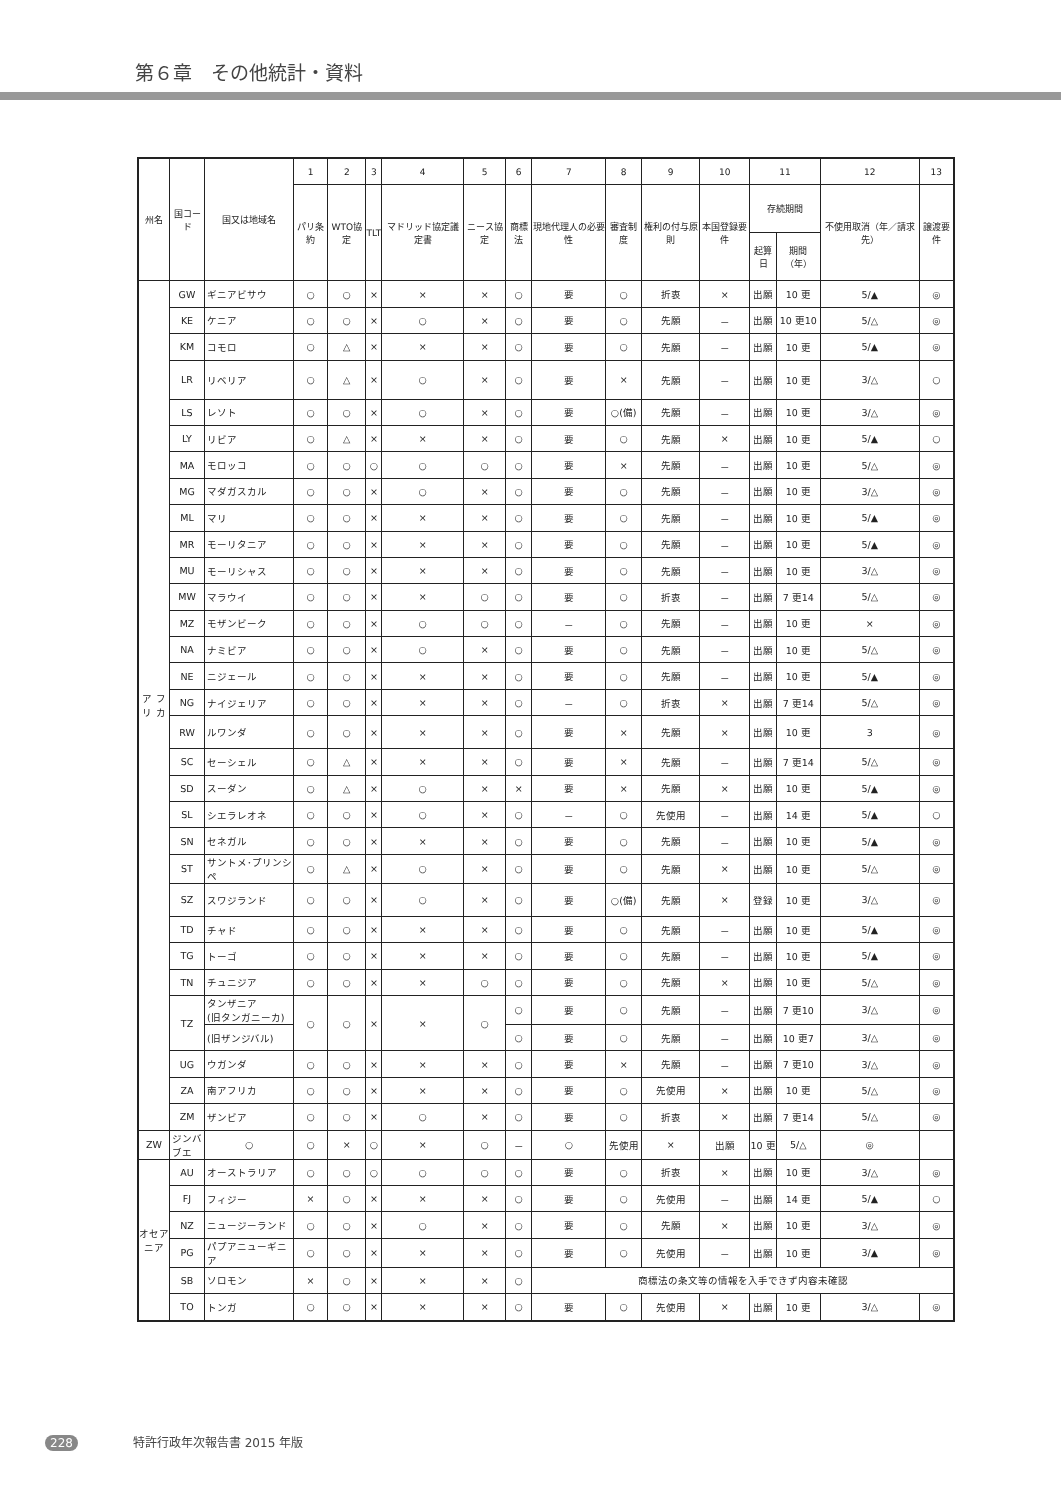第６章　その他統計・資料
| 州名 | 国コード | 国又は地域名 | 1 | 2 | 3 | 4 | 5 | 6 | 7 | 8 | 9 | 10 | 11 | | 12 | 13 |
| --- | --- | --- | --- | --- | --- | --- | --- | --- | --- | --- | --- | --- | --- | --- | --- | --- |
| | | | パリ条約 | WTO協定 | TLT | マドリッド協定議定書 | ニース協定 | 商標法 | 現地代理人の必要性 | 審査制度 | 権利の付与原則 | 本国登録要件 | 存続期間 | | 不使用取消（年／請求先） | 譲渡要件 |
| | | | | | | | | | | | | | 起算日 | 期間（年） | | |
| ア フ リ カ | GW | ギニアビサウ | ○ | ○ | × | × | × | ○ | 要 | ○ | 折衷 | × | 出願 | 10 更 | 5/▲ | ◎ |
| | KE | ケニア | ○ | ○ | × | ○ | × | ○ | 要 | ○ | 先願 | － | 出願 | 10 更10 | 5/△ | ◎ |
| | KM | コモロ | ○ | △ | × | × | × | ○ | 要 | ○ | 先願 | － | 出願 | 10 更 | 5/▲ | ◎ |
| | LR | リベリア | ○ | △ | × | ○ | × | ○ | 要 | × | 先願 | － | 出願 | 10 更 | 3/△ | ○ |
| | LS | レソト | ○ | ○ | × | ○ | × | ○ | 要 | ○(備) | 先願 | － | 出願 | 10 更 | 3/△ | ◎ |
| | LY | リビア | ○ | △ | × | × | × | ○ | 要 | ○ | 先願 | × | 出願 | 10 更 | 5/▲ | ○ |
| | MA | モロッコ | ○ | ○ | ○ | ○ | ○ | ○ | 要 | × | 先願 | － | 出願 | 10 更 | 5/△ | ◎ |
| | MG | マダガスカル | ○ | ○ | × | ○ | × | ○ | 要 | ○ | 先願 | － | 出願 | 10 更 | 3/△ | ◎ |
| | ML | マリ | ○ | ○ | × | × | × | ○ | 要 | ○ | 先願 | － | 出願 | 10 更 | 5/▲ | ◎ |
| | MR | モーリタニア | ○ | ○ | × | × | × | ○ | 要 | ○ | 先願 | － | 出願 | 10 更 | 5/▲ | ◎ |
| | MU | モーリシャス | ○ | ○ | × | × | × | ○ | 要 | ○ | 先願 | － | 出願 | 10 更 | 3/△ | ◎ |
| | MW | マラウイ | ○ | ○ | × | × | ○ | ○ | 要 | ○ | 折衷 | － | 出願 | 7 更14 | 5/△ | ◎ |
| | MZ | モザンビーク | ○ | ○ | × | ○ | ○ | ○ | － | ○ | 先願 | － | 出願 | 10 更 | × | ◎ |
| | NA | ナミビア | ○ | ○ | × | ○ | × | ○ | 要 | ○ | 先願 | － | 出願 | 10 更 | 5/△ | ◎ |
| | NE | ニジェール | ○ | ○ | × | × | × | ○ | 要 | ○ | 先願 | － | 出願 | 10 更 | 5/▲ | ◎ |
| | NG | ナイジェリア | ○ | ○ | × | × | × | ○ | － | ○ | 折衷 | × | 出願 | 7 更14 | 5/△ | ◎ |
| | RW | ルワンダ | ○ | ○ | × | × | × | ○ | 要 | × | 先願 | × | 出願 | 10 更 | 3 | ◎ |
| | SC | セーシェル | ○ | △ | × | × | × | ○ | 要 | × | 先願 | － | 出願 | 7 更14 | 5/△ | ◎ |
| | SD | スーダン | ○ | △ | × | ○ | × | × | 要 | × | 先願 | × | 出願 | 10 更 | 5/▲ | ◎ |
| | SL | シエラレオネ | ○ | ○ | × | ○ | × | ○ | － | ○ | 先使用 | － | 出願 | 14 更 | 5/▲ | ○ |
| | SN | セネガル | ○ | ○ | × | × | × | ○ | 要 | ○ | 先願 | － | 出願 | 10 更 | 5/▲ | ◎ |
| | ST | サントメ･プリンシペ | ○ | △ | × | ○ | × | ○ | 要 | ○ | 先願 | × | 出願 | 10 更 | 5/△ | ◎ |
| | SZ | スワジランド | ○ | ○ | × | ○ | × | ○ | 要 | ○(備) | 先願 | × | 登録 | 10 更 | 3/△ | ◎ |
| | TD | チャド | ○ | ○ | × | × | × | ○ | 要 | ○ | 先願 | － | 出願 | 10 更 | 5/▲ | ◎ |
| | TG | トーゴ | ○ | ○ | × | × | × | ○ | 要 | ○ | 先願 | － | 出願 | 10 更 | 5/▲ | ◎ |
| | TN | チュニジア | ○ | ○ | × | × | ○ | ○ | 要 | ○ | 先願 | × | 出願 | 10 更 | 5/△ | ◎ |
| | TZ | タンザニア (旧タンガニーカ) | ○ | ○ | × | × | ○ | ○ | 要 | ○ | 先願 | － | 出願 | 7 更10 | 3/△ | ◎ |
| | | (旧ザンジバル) | | | | | | ○ | 要 | ○ | 先願 | － | 出願 | 10 更7 | 3/△ | ◎ |
| | UG | ウガンダ | ○ | ○ | × | × | × | ○ | 要 | × | 先願 | － | 出願 | 7 更10 | 3/△ | ◎ |
| | ZA | 南アフリカ | ○ | ○ | × | × | × | ○ | 要 | ○ | 先使用 | × | 出願 | 10 更 | 5/△ | ◎ |
| | ZM | ザンビア | ○ | ○ | × | ○ | × | ○ | 要 | ○ | 折衷 | × | 出願 | 7 更14 | 5/△ | ◎ |
| ZW | ジンバブエ | ○ | ○ | × | ○ | × | ○ | － | ○ | 先使用 | × | 出願 | 10 更 | 5/△ | ◎ | |
| オセアニア | AU | オーストラリア | ○ | ○ | ○ | ○ | ○ | ○ | 要 | ○ | 折衷 | × | 出願 | 10 更 | 3/△ | ◎ |
| | FJ | フィジー | × | ○ | × | × | × | ○ | 要 | ○ | 先使用 | － | 出願 | 14 更 | 5/▲ | ○ |
| | NZ | ニュージーランド | ○ | ○ | × | ○ | × | ○ | 要 | ○ | 先願 | × | 出願 | 10 更 | 3/△ | ◎ |
| | PG | パプアニューギニア | ○ | ○ | × | × | × | ○ | 要 | ○ | 先使用 | － | 出願 | 10 更 | 3/▲ | ◎ |
| | SB | ソロモン | × | ○ | × | × | × | ○ | 商標法の条文等の情報を入手できず内容未確認 | | | | | | | |
| | TO | トンガ | ○ | ○ | × | × | × | ○ | 要 | ○ | 先使用 | × | 出願 | 10 更 | 3/△ | ◎ |
228 特許行政年次報告書 2015 年版